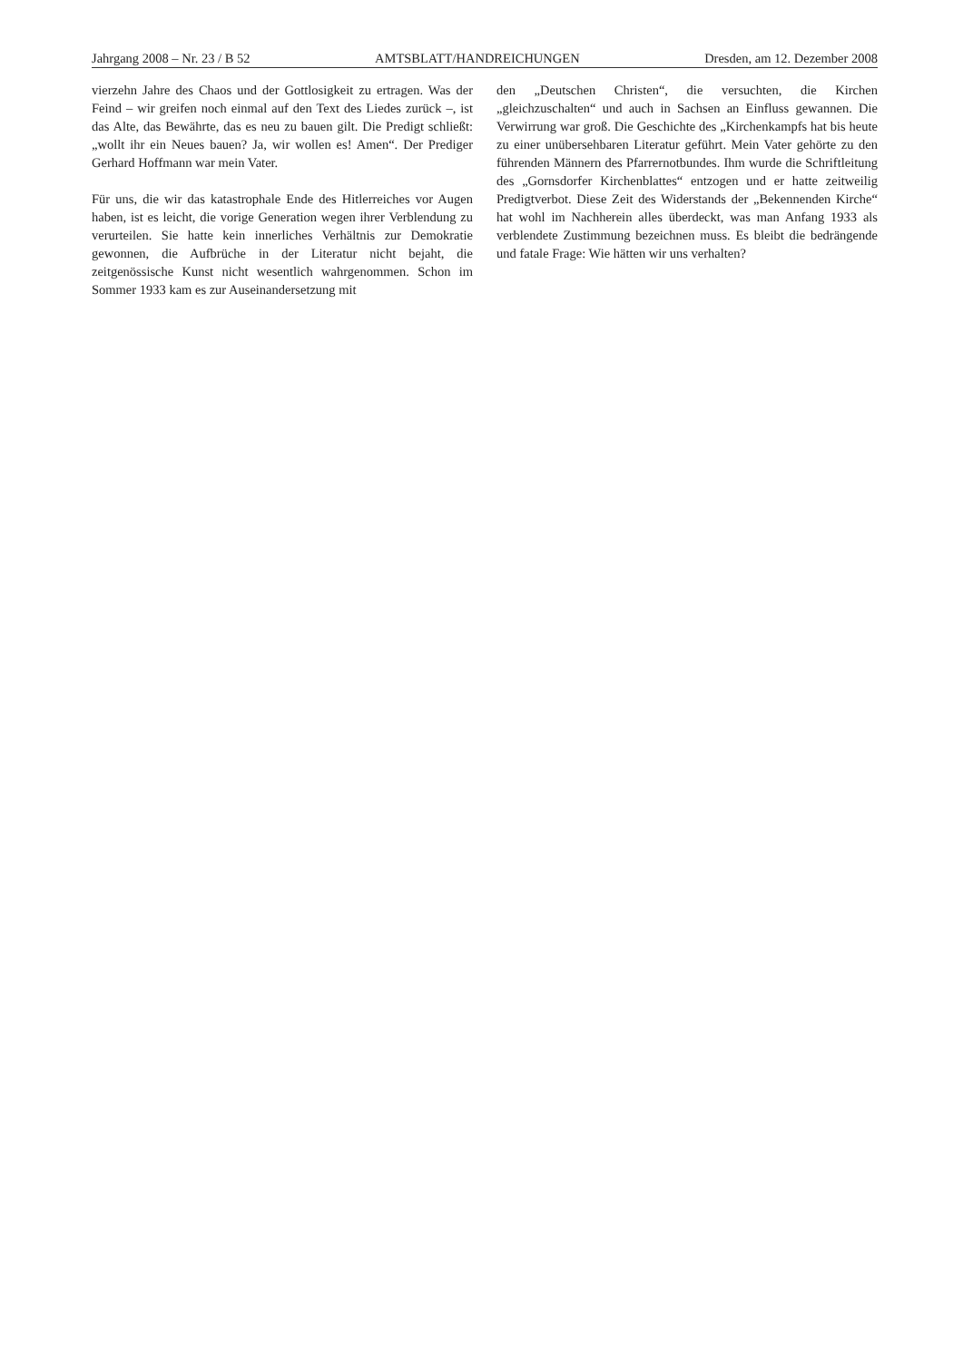Jahrgang 2008 – Nr. 23 / B 52 AMTSBLATT/HANDREICHUNGEN Dresden, am 12. Dezember 2008
vierzehn Jahre des Chaos und der Gottlosigkeit zu ertragen. Was der Feind – wir greifen noch einmal auf den Text des Liedes zurück –, ist das Alte, das Bewährte, das es neu zu bauen gilt. Die Predigt schließt: „wollt ihr ein Neues bauen? Ja, wir wollen es! Amen“. Der Prediger Gerhard Hoffmann war mein Vater.
Für uns, die wir das katastrophale Ende des Hitlerreiches vor Augen haben, ist es leicht, die vorige Generation wegen ihrer Verblendung zu verurteilen. Sie hatte kein innerliches Verhältnis zur Demokratie gewonnen, die Aufbrüche in der Literatur nicht bejaht, die zeitgenössische Kunst nicht wesentlich wahrgenommen. Schon im Sommer 1933 kam es zur Auseinandersetzung mit
den „Deutschen Christen“, die versuchten, die Kirchen „gleichzuschalten“ und auch in Sachsen an Einfluss gewannen. Die Verwirrung war groß. Die Geschichte des „Kirchenkampfs hat bis heute zu einer unübersehbaren Literatur geführt. Mein Vater gehörte zu den führenden Männern des Pfarrernotbundes. Ihm wurde die Schriftleitung des „Gornsdorfer Kirchenblattes“ entzogen und er hatte zeitweilig Predigtverbot. Diese Zeit des Widerstands der „Bekennenden Kirche“ hat wohl im Nachherein alles überdeckt, was man Anfang 1933 als verblendete Zustimmung bezeichnen muss. Es bleibt die bedrängende und fatale Frage: Wie hätten wir uns verhalten?